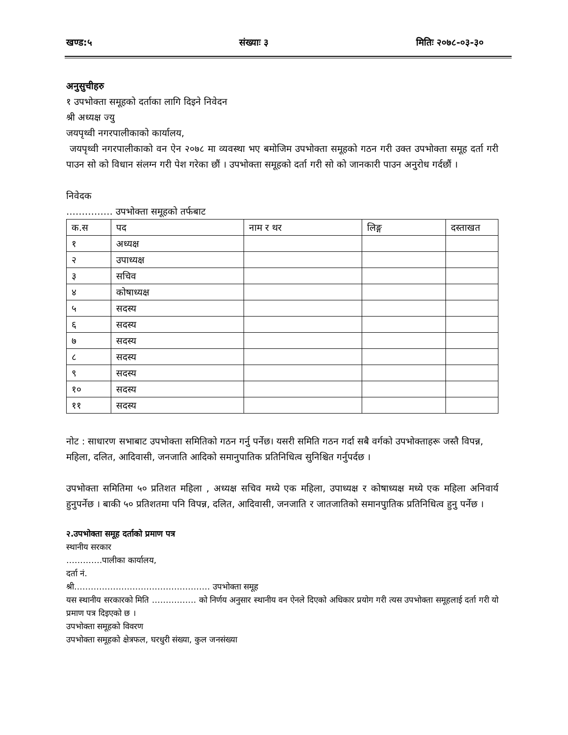खण्ड:५ संख्याः ३ मितिः २०७८-०३-३०
अनुसुचीहरु
१ उपभोक्ता समूहको दर्ताका लागि दिइने निवेदन
श्री अध्यक्ष ज्यु
जयपृथ्वी नगरपालीकाको कार्यालय,
जयपृथ्वी नगरपालीकाको वन ऐन २०७८ मा व्यवस्था भए बमोजिम उपभोक्ता समूहको गठन गरी उक्त उपभोक्ता समूह दर्ता गरी पाउन सो को विधान संलग्न गरी पेश गरेका छौं । उपभोक्ता समूहको दर्ता गरी सो को जानकारी पाउन अनुरोध गर्दछौं ।
निवेदक
…………… उपभोक्ता समूहको तर्फबाट
| क.स | पद | नाम र थर | लिङ्ग | दस्ताखत |
| --- | --- | --- | --- | --- |
| १ | अध्यक्ष | | | |
| २ | उपाध्यक्ष | | | |
| ३ | सचिव | | | |
| ४ | कोषाध्यक्ष | | | |
| ५ | सदस्य | | | |
| ६ | सदस्य | | | |
| ७ | सदस्य | | | |
| ८ | सदस्य | | | |
| ९ | सदस्य | | | |
| १० | सदस्य | | | |
| ११ | सदस्य | | | |
नोट : साधारण सभाबाट उपभोक्ता समितिको गठन गर्नु पर्नेछ। यसरी समिति गठन गर्दा सबै वर्गको उपभोक्ताहरू जस्तै विपन्न, महिला, दलित, आदिवासी, जनजाति आदिको समानुपातिक प्रतिनिधित्व सुनिश्चित गर्नुपर्दछ ।
उपभोक्ता समितिमा ५० प्रतिशत महिला , अध्यक्ष सचिव मध्ये एक महिला, उपाध्यक्ष र कोषाध्यक्ष मध्ये एक महिला अनिवार्य हुनुपर्नेछ । बाकी ५० प्रतिशतमा पनि विपन्न, दलित, आदिवासी, जनजाति र जातजातिको समानपुातिक प्रतिनिधित्व हुनु पर्नेछ ।
२.उपभोक्ता समूह दर्ताको प्रमाण पत्र
स्थानीय सरकार
………….पालीका कार्यालय,
दर्ता नं.
श्री…………………………………………. उपभोक्ता समूह
यस स्थानीय सरकारको मिति ……………. को निर्णय अनुसार स्थानीय वन ऐनले दिएको अधिकार प्रयोग गरी त्यस उपभोक्ता समूहलाई दर्ता गरी यो प्रमाण पत्र दिइएको छ ।
उपभोक्ता समूहको विवरण
उपभोक्ता समूहको क्षेत्रफल, घरधुरी संख्या, कुल जनसंख्या